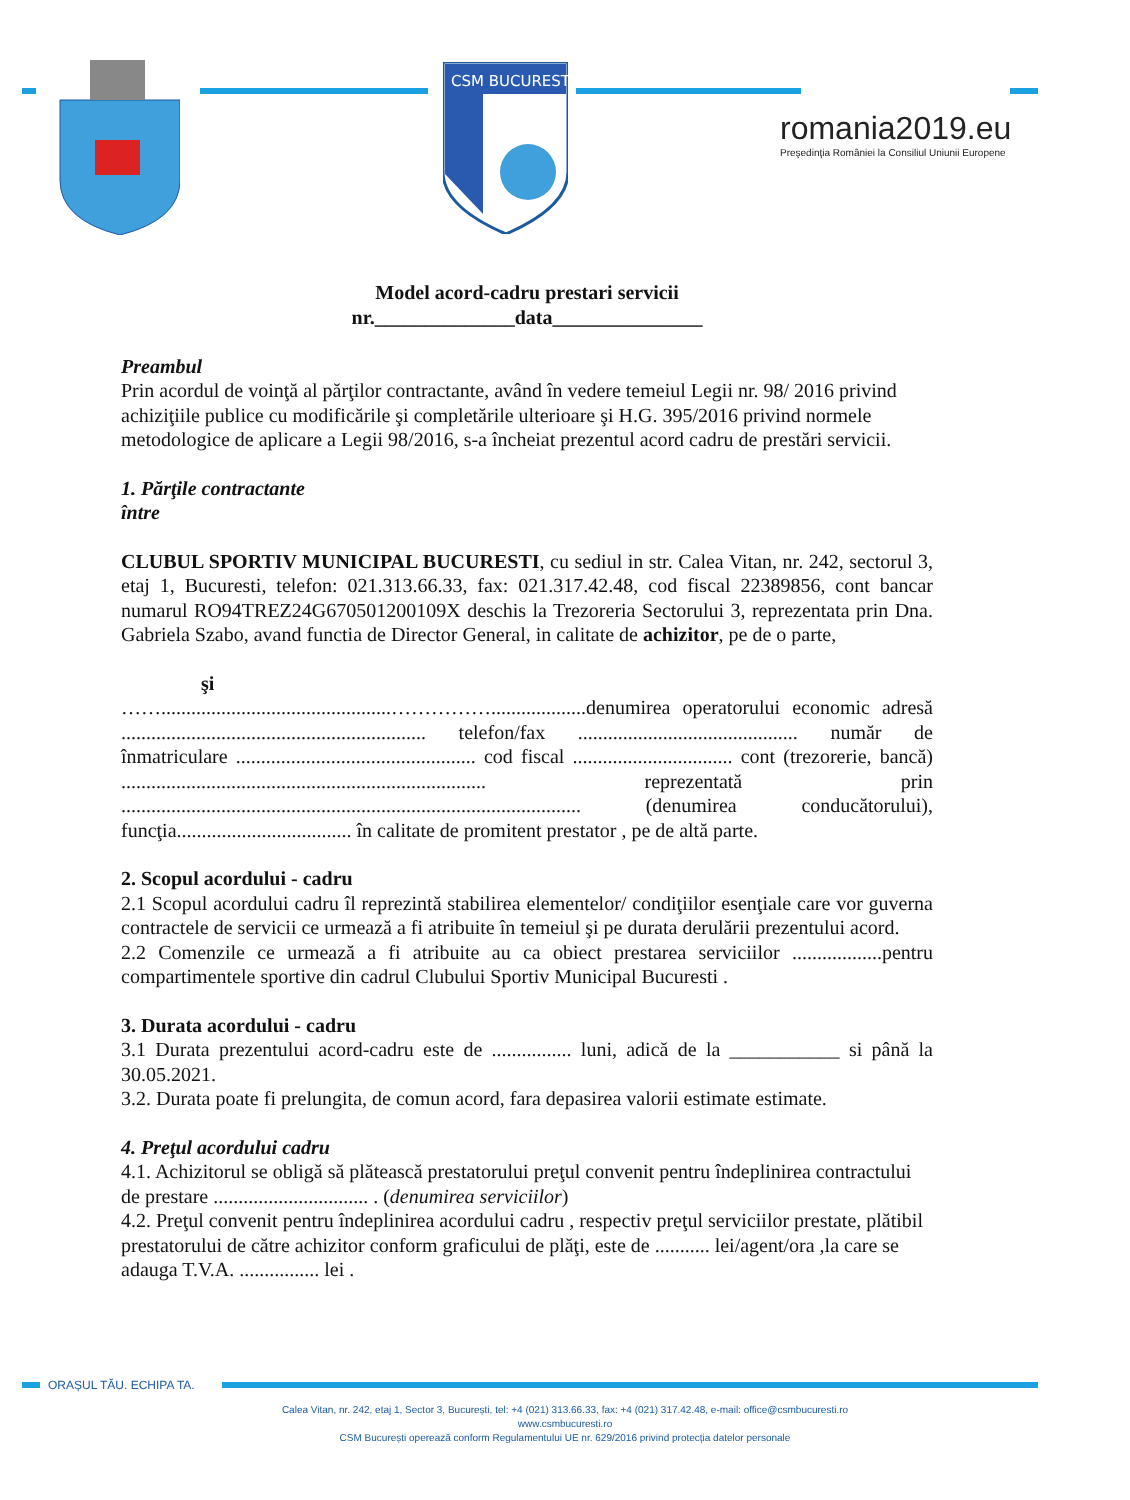CSM BUCURESTI
romania2019.eu
Preşedinţia României la Consiliul Uniunii Europene
Model acord-cadru prestari servicii
nr.______________data_______________
Preambul
Prin acordul de voinţă al părţilor contractante, având în vedere temeiul Legii nr. 98/ 2016 privind achiziţiile publice cu modificările şi completările ulterioare şi H.G. 395/2016 privind normele metodologice de aplicare a Legii 98/2016, s-a încheiat prezentul acord cadru de prestări servicii.
1. Părţile contractante
între
CLUBUL SPORTIV MUNICIPAL BUCURESTI, cu sediul in str. Calea Vitan, nr. 242, sectorul 3, etaj 1, Bucuresti, telefon: 021.313.66.33, fax: 021.317.42.48, cod fiscal 22389856, cont bancar numarul RO94TREZ24G670501200109X deschis la Trezoreria Sectorului 3, reprezentata prin Dna. Gabriela Szabo, avand functia de Director General, in calitate de achizitor, pe de o parte,
şi
……..............................................……………...................denumirea operatorului economic adresă ............................................................. telefon/fax ............................................ număr de înmatriculare ................................................ cod fiscal ................................ cont (trezorerie, bancă) ......................................................................... reprezentată prin ............................................................................................ (denumirea conducătorului), funcţia................................... în calitate de promitent prestator , pe de altă parte.
2. Scopul acordului - cadru
2.1 Scopul acordului cadru îl reprezintă stabilirea elementelor/ condiţiilor esenţiale care vor guverna contractele de servicii ce urmează a fi atribuite în temeiul şi pe durata derulării prezentului acord.
2.2 Comenzile ce urmează a fi atribuite au ca obiect prestarea serviciilor ..................pentru compartimentele sportive din cadrul Clubului Sportiv Municipal Bucuresti .
3. Durata acordului - cadru
3.1 Durata prezentului acord-cadru este de ................ luni, adică de la ___________ si până la 30.05.2021.
3.2. Durata poate fi prelungita, de comun acord, fara depasirea valorii estimate estimate.
4. Preţul acordului cadru
4.1. Achizitorul se obligă să plătească prestatorului preţul convenit pentru îndeplinirea contractului de prestare ............................... . (denumirea serviciilor)
4.2. Preţul convenit pentru îndeplinirea acordului cadru , respectiv preţul serviciilor prestate, plătibil prestatorului de către achizitor conform graficului de plăţi, este de ........... lei/agent/ora ,la care se adauga T.V.A. ................ lei .
ORAȘUL TĂU. ECHIPA TA.
Calea Vitan, nr. 242, etaj 1, Sector 3, București, tel: +4 (021) 313.66.33, fax: +4 (021) 317.42.48, e-mail: office@csmbucuresti.ro
www.csmbucuresti.ro
CSM București operează conform Regulamentului UE nr. 629/2016 privind protecția datelor personale